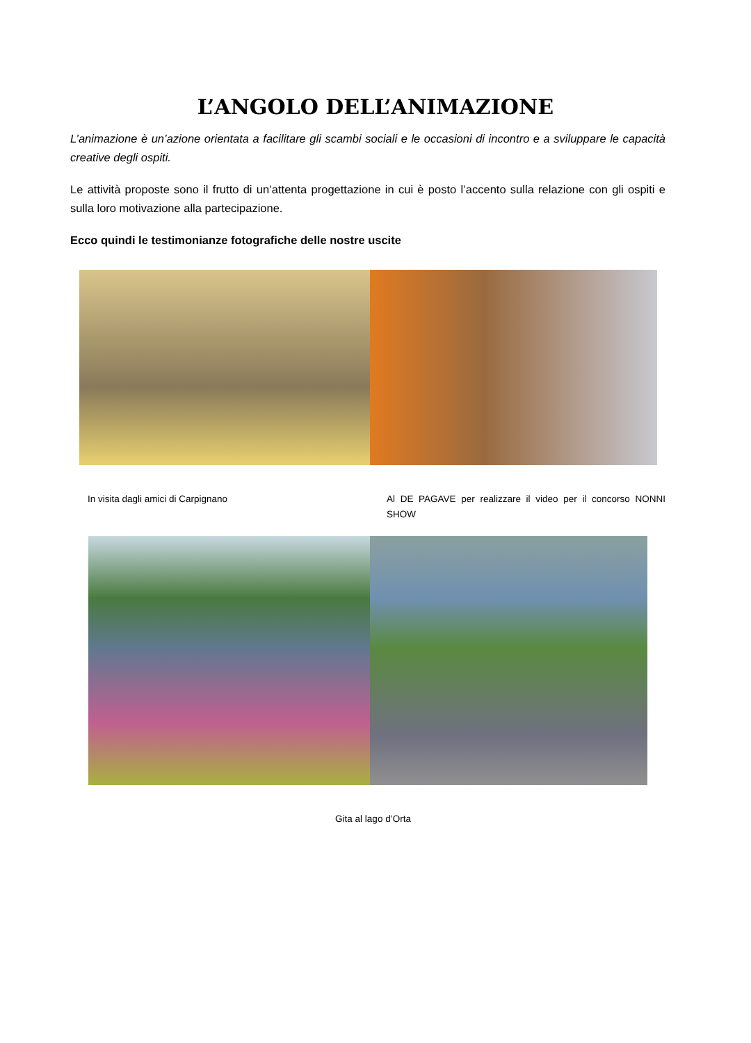L’ANGOLO DELL’ANIMAZIONE
L’animazione è un’azione orientata a facilitare gli scambi sociali e le occasioni di incontro e a sviluppare le capacità creative degli ospiti.
Le attività proposte sono il frutto di un’attenta progettazione in cui è posto l’accento sulla relazione con gli ospiti e sulla loro motivazione alla partecipazione.
Ecco quindi le testimonianze fotografiche delle nostre uscite
In visita dagli amici di Carpignano
Al DE PAGAVE per realizzare il video per il concorso NONNI SHOW
Gita al lago d’Orta